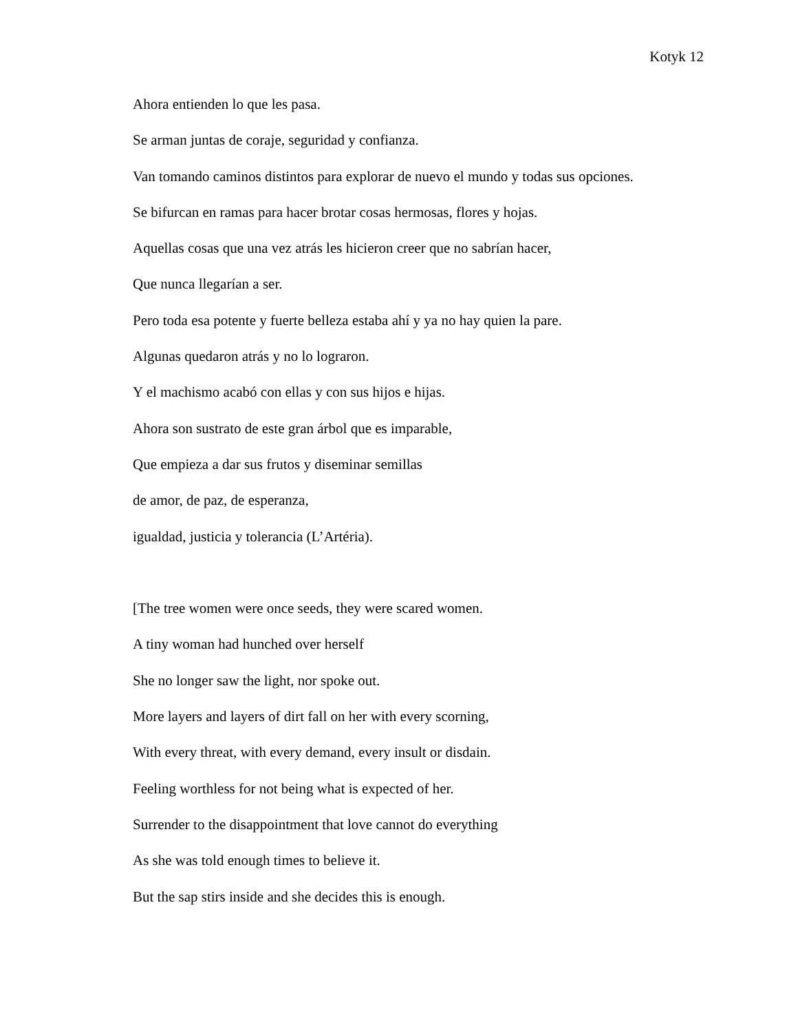Kotyk 12
Ahora entienden lo que les pasa.
Se arman juntas de coraje, seguridad y confianza.
Van tomando caminos distintos para explorar de nuevo el mundo y todas sus opciones.
Se bifurcan en ramas para hacer brotar cosas hermosas, flores y hojas.
Aquellas cosas que una vez atrás les hicieron creer que no sabrían hacer,
Que nunca llegarían a ser.
Pero toda esa potente y fuerte belleza estaba ahí y ya no hay quien la pare.
Algunas quedaron atrás y no lo lograron.
Y el machismo acabó con ellas y con sus hijos e hijas.
Ahora son sustrato de este gran árbol que es imparable,
Que empieza a dar sus frutos y diseminar semillas
de amor, de paz, de esperanza,
igualdad, justicia y tolerancia (L’Artéria).
[The tree women were once seeds, they were scared women.
A tiny woman had hunched over herself
She no longer saw the light, nor spoke out.
More layers and layers of dirt fall on her with every scorning,
With every threat, with every demand, every insult or disdain.
Feeling worthless for not being what is expected of her.
Surrender to the disappointment that love cannot do everything
As she was told enough times to believe it.
But the sap stirs inside and she decides this is enough.